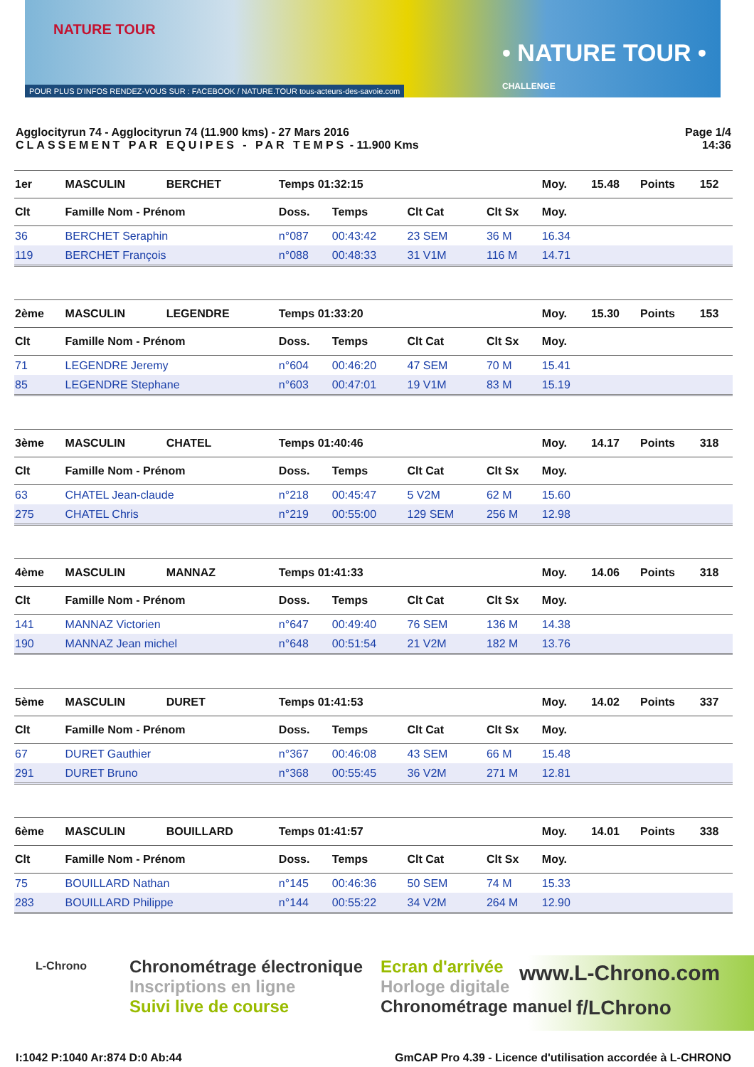NATURE TOUR
• NATURE TOUR •
CHALLENGE
POUR PLUS D'INFOS RENDEZ-VOUS SUR : FACEBOOK / NATURE.TOUR tous-acteurs-des-savoie.com
Agglocityrun 74 - Agglocityrun 74 (11.900 kms) - 27 Mars 2016
CLASSEMENT PAR EQUIPES - PAR TEMPS - 11.900 Kms
Page 1/4
14:36
| 1er | MASCULIN | BERCHET | Temps 01:32:15 | | | | Moy. | 15.48 | Points | 152 |
| Clt | Famille Nom - Prénom | | Doss. | Temps | Clt Cat | Clt Sx | Moy. | | | |
| 36 | BERCHET Seraphin | | n°087 | 00:43:42 | 23 SEM | 36 M | 16.34 | | | |
| 119 | BERCHET François | | n°088 | 00:48:33 | 31 V1M | 116 M | 14.71 | | | |
| 2ème | MASCULIN | LEGENDRE | Temps 01:33:20 | | | | Moy. | 15.30 | Points | 153 |
| Clt | Famille Nom - Prénom | | Doss. | Temps | Clt Cat | Clt Sx | Moy. | | | |
| 71 | LEGENDRE Jeremy | | n°604 | 00:46:20 | 47 SEM | 70 M | 15.41 | | | |
| 85 | LEGENDRE Stephane | | n°603 | 00:47:01 | 19 V1M | 83 M | 15.19 | | | |
| 3ème | MASCULIN | CHATEL | Temps 01:40:46 | | | | Moy. | 14.17 | Points | 318 |
| Clt | Famille Nom - Prénom | | Doss. | Temps | Clt Cat | Clt Sx | Moy. | | | |
| 63 | CHATEL Jean-claude | | n°218 | 00:45:47 | 5 V2M | 62 M | 15.60 | | | |
| 275 | CHATEL Chris | | n°219 | 00:55:00 | 129 SEM | 256 M | 12.98 | | | |
| 4ème | MASCULIN | MANNAZ | Temps 01:41:33 | | | | Moy. | 14.06 | Points | 318 |
| Clt | Famille Nom - Prénom | | Doss. | Temps | Clt Cat | Clt Sx | Moy. | | | |
| 141 | MANNAZ Victorien | | n°647 | 00:49:40 | 76 SEM | 136 M | 14.38 | | | |
| 190 | MANNAZ Jean michel | | n°648 | 00:51:54 | 21 V2M | 182 M | 13.76 | | | |
| 5ème | MASCULIN | DURET | Temps 01:41:53 | | | | Moy. | 14.02 | Points | 337 |
| Clt | Famille Nom - Prénom | | Doss. | Temps | Clt Cat | Clt Sx | Moy. | | | |
| 67 | DURET Gauthier | | n°367 | 00:46:08 | 43 SEM | 66 M | 15.48 | | | |
| 291 | DURET Bruno | | n°368 | 00:55:45 | 36 V2M | 271 M | 12.81 | | | |
| 6ème | MASCULIN | BOUILLARD | Temps 01:41:57 | | | | Moy. | 14.01 | Points | 338 |
| Clt | Famille Nom - Prénom | | Doss. | Temps | Clt Cat | Clt Sx | Moy. | | | |
| 75 | BOUILLARD Nathan | | n°145 | 00:46:36 | 50 SEM | 74 M | 15.33 | | | |
| 283 | BOUILLARD Philippe | | n°144 | 00:55:22 | 34 V2M | 264 M | 12.90 | | | |
L-Chrono
Chronométrage électronique
Inscriptions en ligne
Suivi live de course
Ecran d'arrivée
Horloge digitale
Chronométrage manuel
www.L-Chrono.com
f/LChrono
I:1042 P:1040 Ar:874 D:0 Ab:44 GmCAP Pro 4.39 - Licence d'utilisation accordée à L-CHRONO